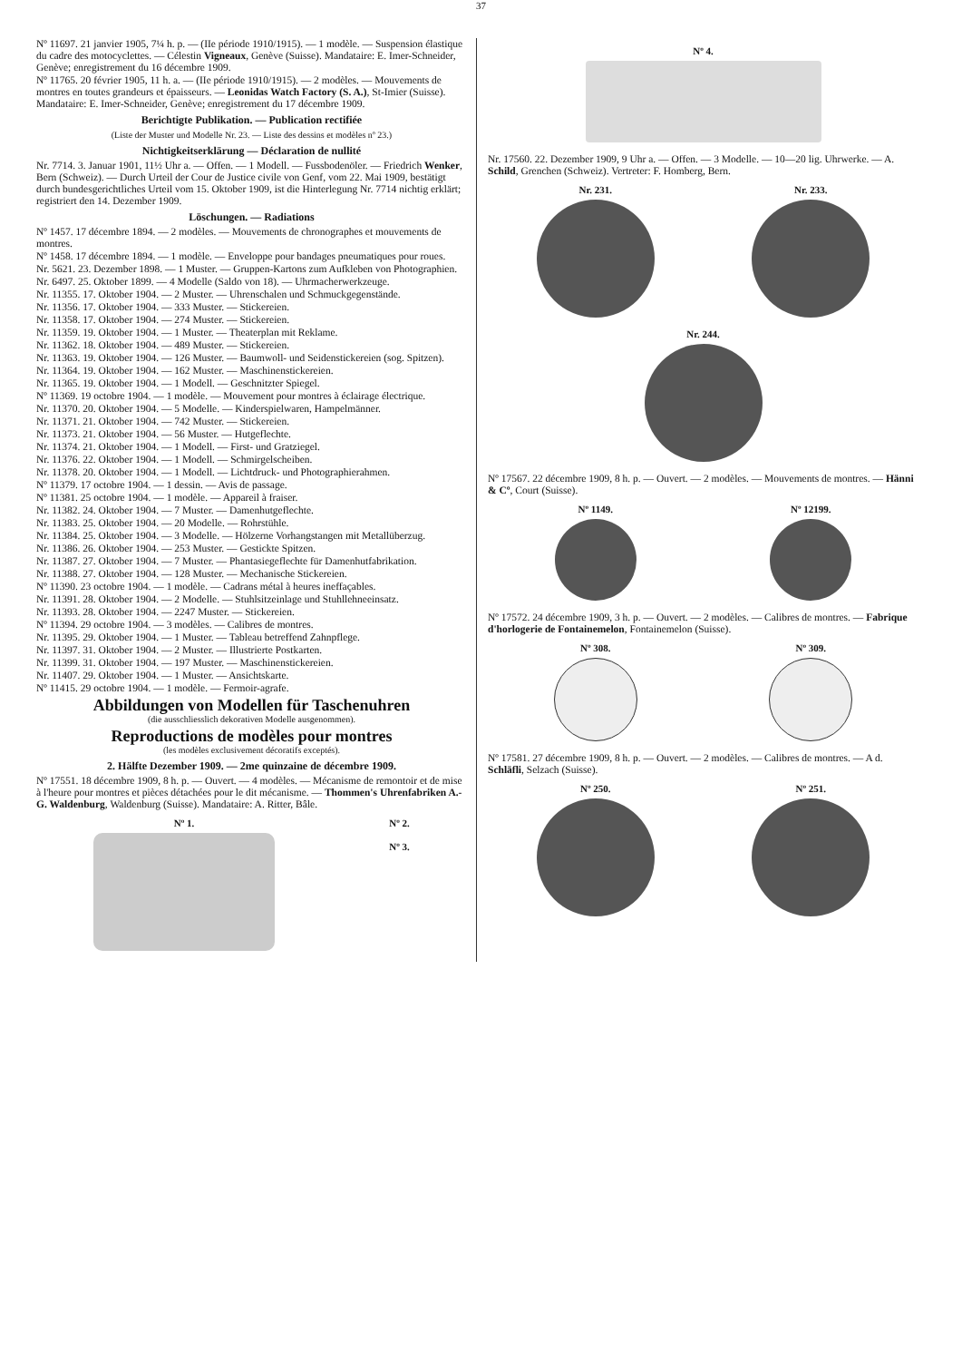37
Nº 11697. 21 janvier 1905, 7¼ h. p. — (IIe période 1910/1915). — 1 modèle. — Suspension élastique du cadre des motocyclettes. — Célestin Vigneaux, Genève (Suisse). Mandataire: E. Imer-Schneider, Genève; enregistrement du 16 décembre 1909.
Nº 11765. 20 février 1905, 11 h. a. — (IIe période 1910/1915). — 2 modèles. — Mouvements de montres en toutes grandeurs et épaisseurs. — Leonidas Watch Factory (S. A.), St-Imier (Suisse). Mandataire: E. Imer-Schneider, Genève; enregistrement du 17 décembre 1909.
Berichtigte Publikation. — Publication rectifiée
(Liste der Muster und Modelle Nr. 23. — Liste des dessins et modèles nº 23.)
Nichtigkeitserklärung — Déclaration de nullité
Nr. 7714. 3. Januar 1901, 11½ Uhr a. — Offen. — 1 Modell. — Fussbodenöler. — Friedrich Wenker, Bern (Schweiz). — Durch Urteil der Cour de Justice civile von Genf, vom 22. Mai 1909, bestätigt durch bundesgerichtliches Urteil vom 15. Oktober 1909, ist die Hinterlegung Nr. 7714 nichtig erklärt; registriert den 14. Dezember 1909.
Löschungen. — Radiations
Nº 1457. 17 décembre 1894. — 2 modèles. — Mouvements de chronographes et mouvements de montres.
Nº 1458. 17 décembre 1894. — 1 modèle. — Enveloppe pour bandages pneumatiques pour roues.
Nr. 5621. 23. Dezember 1898. — 1 Muster. — Gruppen-Kartons zum Aufkleben von Photographien.
Nr. 6497. 25. Oktober 1899. — 4 Modelle (Saldo von 18). — Uhrmacherwerkzeuge.
Nr. 11355. 17. Oktober 1904. — 2 Muster. — Uhrenschalen und Schmuckgegenstände.
Nr. 11356. 17. Oktober 1904. — 333 Muster. — Stickereien.
Nr. 11358. 17. Oktober 1904. — 274 Muster. — Stickereien.
Nr. 11359. 19. Oktober 1904. — 1 Muster. — Theaterplan mit Reklame.
Nr. 11362. 18. Oktober 1904. — 489 Muster. — Stickereien.
Nr. 11363. 19. Oktober 1904. — 126 Muster. — Baumwoll- und Seidenstickereien (sog. Spitzen).
Nr. 11364. 19. Oktober 1904. — 162 Muster. — Maschinenstickereien.
Nr. 11365. 19. Oktober 1904. — 1 Modell. — Geschnitzter Spiegel.
Nº 11369. 19 octobre 1904. — 1 modèle. — Mouvement pour montres à éclairage électrique.
Nr. 11370. 20. Oktober 1904. — 5 Modelle. — Kinderspielwaren, Hampelmänner.
Nr. 11371. 21. Oktober 1904. — 742 Muster. — Stickereien.
Nr. 11373. 21. Oktober 1904. — 56 Muster. — Hutgeflechte.
Nr. 11374. 21. Oktober 1904. — 1 Modell. — First- und Gratziegel.
Nr. 11376. 22. Oktober 1904. — 1 Modell. — Schmirgelscheiben.
Nr. 11378. 20. Oktober 1904. — 1 Modell. — Lichtdruck- und Photographierahmen.
Nº 11379. 17 octobre 1904. — 1 dessin. — Avis de passage.
Nº 11381. 25 octobre 1904. — 1 modèle. — Appareil à fraiser.
Nr. 11382. 24. Oktober 1904. — 7 Muster. — Damenhutgeflechte.
Nr. 11383. 25. Oktober 1904. — 20 Modelle. — Rohrstühle.
Nr. 11384. 25. Oktober 1904. — 3 Modelle. — Hölzerne Vorhangstangen mit Metallüberzug.
Nr. 11386. 26. Oktober 1904. — 253 Muster. — Gestickte Spitzen.
Nr. 11387. 27. Oktober 1904. — 7 Muster. — Phantasiegeflechte für Damenhutfabrikation.
Nr. 11388. 27. Oktober 1904. — 128 Muster. — Mechanische Stickereien.
Nº 11390. 23 octobre 1904. — 1 modèle. — Cadrans métal à heures ineffaçables.
Nr. 11391. 28. Oktober 1904. — 2 Modelle. — Stuhlsitzeinlage und Stuhllehneeinsatz.
Nr. 11393. 28. Oktober 1904. — 2247 Muster. — Stickereien.
Nº 11394. 29 octobre 1904. — 3 modèles. — Calibres de montres.
Nr. 11395. 29. Oktober 1904. — 1 Muster. — Tableau betreffend Zahnpflege.
Nr. 11397. 31. Oktober 1904. — 2 Muster. — Illustrierte Postkarten.
Nr. 11399. 31. Oktober 1904. — 197 Muster. — Maschinenstickereien.
Nr. 11407. 29. Oktober 1904. — 1 Muster. — Ansichtskarte.
Nº 11415. 29 octobre 1904. — 1 modèle. — Fermoir-agrafe.
Abbildungen von Modellen für Taschenuhren
(die ausschliesslich dekorativen Modelle ausgenommen).
Reproductions de modèles pour montres
(les modèles exclusivement décoratifs exceptés).
2. Hälfte Dezember 1909. — 2me quinzaine de décembre 1909.
Nº 17551. 18 décembre 1909, 8 h. p. — Ouvert. — 4 modèles. — Mécanisme de remontoir et de mise à l'heure pour montres et pièces détachées pour le dit mécanisme. — Thommen's Uhrenfabriken A.-G. Waldenburg, Waldenburg (Suisse). Mandataire: A. Ritter, Bâle.
Nº 1. Nº 2.
Nº 3.
Nº 4.
Nr. 17560. 22. Dezember 1909, 9 Uhr a. — Offen. — 3 Modelle. — 10—20 lig. Uhrwerke. — A. Schild, Grenchen (Schweiz). Vertreter: F. Homberg, Bern.
Nr. 231. Nr. 233.
Nr. 244.
Nº 17567. 22 décembre 1909, 8 h. p. — Ouvert. — 2 modèles. — Mouvements de montres. — Hänni & Cº, Court (Suisse).
Nº 1149. Nº 12199.
Nº 17572. 24 décembre 1909, 3 h. p. — Ouvert. — 2 modèles. — Calibres de montres. — Fabrique d'horlogerie de Fontainemelon, Fontainemelon (Suisse).
Nº 308. Nº 309.
Nº 17581. 27 décembre 1909, 8 h. p. — Ouvert. — 2 modèles. — Calibres de montres. — A d. Schläfli, Selzach (Suisse).
Nº 250. Nº 251.